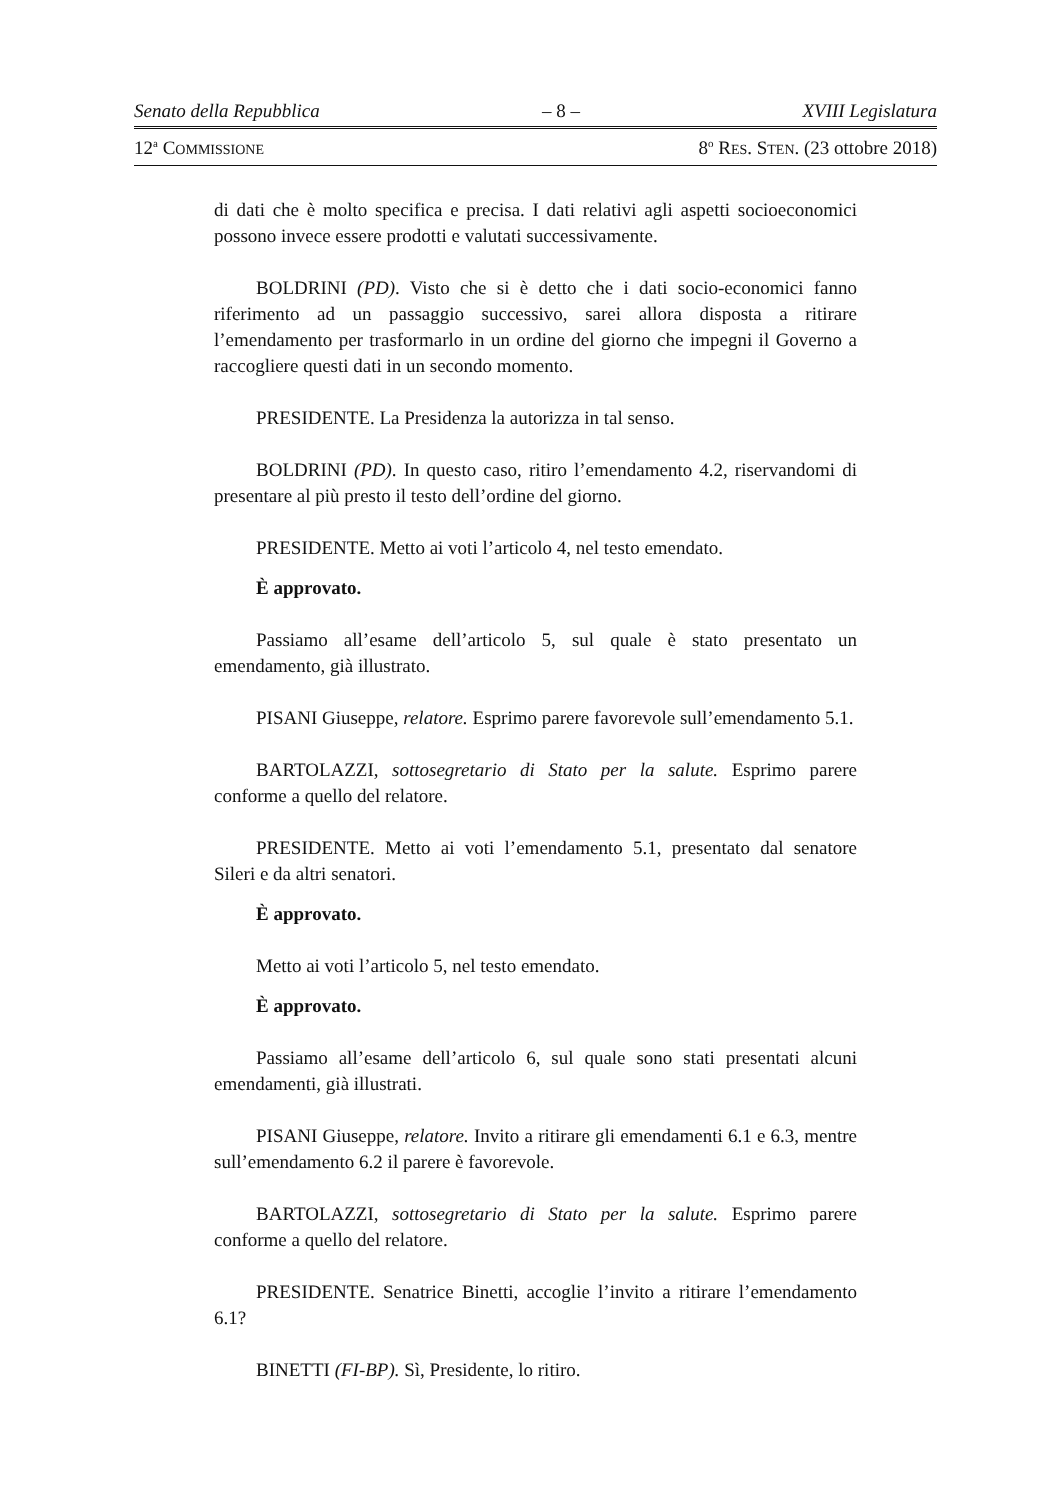Senato della Repubblica – 8 – XVIII Legislatura
12<sup>a</sup> COMMISSIONE 8<sup>o</sup> RES. STEN. (23 ottobre 2018)
di dati che è molto specifica e precisa. I dati relativi agli aspetti socioeconomici possono invece essere prodotti e valutati successivamente.
BOLDRINI (PD). Visto che si è detto che i dati socio-economici fanno riferimento ad un passaggio successivo, sarei allora disposta a ritirare l’emendamento per trasformarlo in un ordine del giorno che impegni il Governo a raccogliere questi dati in un secondo momento.
PRESIDENTE. La Presidenza la autorizza in tal senso.
BOLDRINI (PD). In questo caso, ritiro l’emendamento 4.2, riservandomi di presentare al più presto il testo dell’ordine del giorno.
PRESIDENTE. Metto ai voti l’articolo 4, nel testo emendato.
È approvato.
Passiamo all’esame dell’articolo 5, sul quale è stato presentato un emendamento, già illustrato.
PISANI Giuseppe, relatore. Esprimo parere favorevole sull’emendamento 5.1.
BARTOLAZZI, sottosegretario di Stato per la salute. Esprimo parere conforme a quello del relatore.
PRESIDENTE. Metto ai voti l’emendamento 5.1, presentato dal senatore Sileri e da altri senatori.
È approvato.
Metto ai voti l’articolo 5, nel testo emendato.
È approvato.
Passiamo all’esame dell’articolo 6, sul quale sono stati presentati alcuni emendamenti, già illustrati.
PISANI Giuseppe, relatore. Invito a ritirare gli emendamenti 6.1 e 6.3, mentre sull’emendamento 6.2 il parere è favorevole.
BARTOLAZZI, sottosegretario di Stato per la salute. Esprimo parere conforme a quello del relatore.
PRESIDENTE. Senatrice Binetti, accoglie l’invito a ritirare l’emendamento 6.1?
BINETTI (FI-BP). Sì, Presidente, lo ritiro.